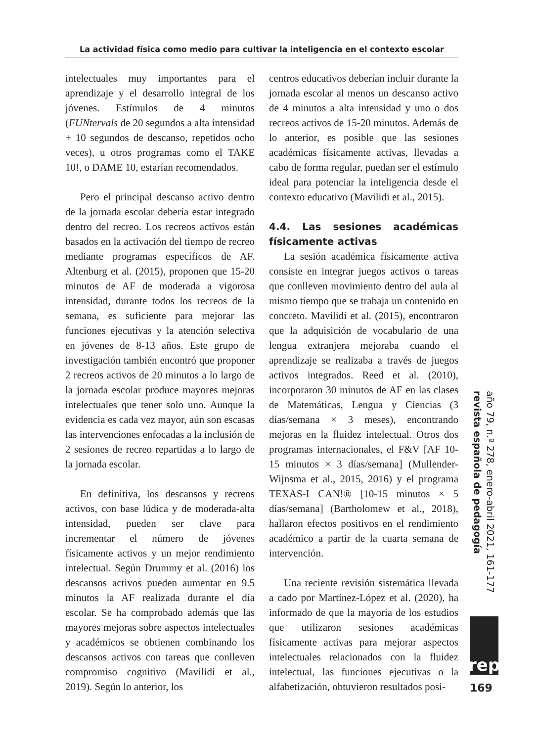La actividad física como medio para cultivar la inteligencia en el contexto escolar
intelectuales muy importantes para el aprendizaje y el desarrollo integral de los jóvenes. Estímulos de 4 minutos (FUNtervals de 20 segundos a alta intensidad + 10 segundos de descanso, repetidos ocho veces), u otros programas como el TAKE 10!, o DAME 10, estarían recomendados.
Pero el principal descanso activo dentro de la jornada escolar debería estar integrado dentro del recreo. Los recreos activos están basados en la activación del tiempo de recreo mediante programas específicos de AF. Altenburg et al. (2015), proponen que 15-20 minutos de AF de moderada a vigorosa intensidad, durante todos los recreos de la semana, es suficiente para mejorar las funciones ejecutivas y la atención selectiva en jóvenes de 8-13 años. Este grupo de investigación también encontró que proponer 2 recreos activos de 20 minutos a lo largo de la jornada escolar produce mayores mejoras intelectuales que tener solo uno. Aunque la evidencia es cada vez mayor, aún son escasas las intervenciones enfocadas a la inclusión de 2 sesiones de recreo repartidas a lo largo de la jornada escolar.
En definitiva, los descansos y recreos activos, con base lúdica y de moderada-alta intensidad, pueden ser clave para incrementar el número de jóvenes físicamente activos y un mejor rendimiento intelectual. Según Drummy et al. (2016) los descansos activos pueden aumentar en 9.5 minutos la AF realizada durante el día escolar. Se ha comprobado además que las mayores mejoras sobre aspectos intelectuales y académicos se obtienen combinando los descansos activos con tareas que conlleven compromiso cognitivo (Mavilidi et al., 2019). Según lo anterior, los
centros educativos deberían incluir durante la jornada escolar al menos un descanso activo de 4 minutos a alta intensidad y uno o dos recreos activos de 15-20 minutos. Además de lo anterior, es posible que las sesiones académicas físicamente activas, llevadas a cabo de forma regular, puedan ser el estímulo ideal para potenciar la inteligencia desde el contexto educativo (Mavilidi et al., 2015).
4.4. Las sesiones académicas físicamente activas
La sesión académica físicamente activa consiste en integrar juegos activos o tareas que conlleven movimiento dentro del aula al mismo tiempo que se trabaja un contenido en concreto. Mavilidi et al. (2015), encontraron que la adquisición de vocabulario de una lengua extranjera mejoraba cuando el aprendizaje se realizaba a través de juegos activos integrados. Reed et al. (2010), incorporaron 30 minutos de AF en las clases de Matemáticas, Lengua y Ciencias (3 días/semana × 3 meses), encontrando mejoras en la fluidez intelectual. Otros dos programas internacionales, el F&V [AF 10-15 minutos × 3 días/semana] (Mullender-Wijnsma et al., 2015, 2016) y el programa TEXAS-I CAN!® [10-15 minutos × 5 días/semana] (Bartholomew et al., 2018), hallaron efectos positivos en el rendimiento académico a partir de la cuarta semana de intervención.
Una reciente revisión sistemática llevada a cado por Martínez-López et al. (2020), ha informado de que la mayoría de los estudios que utilizaron sesiones académicas físicamente activas para mejorar aspectos intelectuales relacionados con la fluidez intelectual, las funciones ejecutivas o la alfabetización, obtuvieron resultados posi-
año 79, n.º 278, enero-abril 2021, 161-177 revista española de pedagogía
rep
169